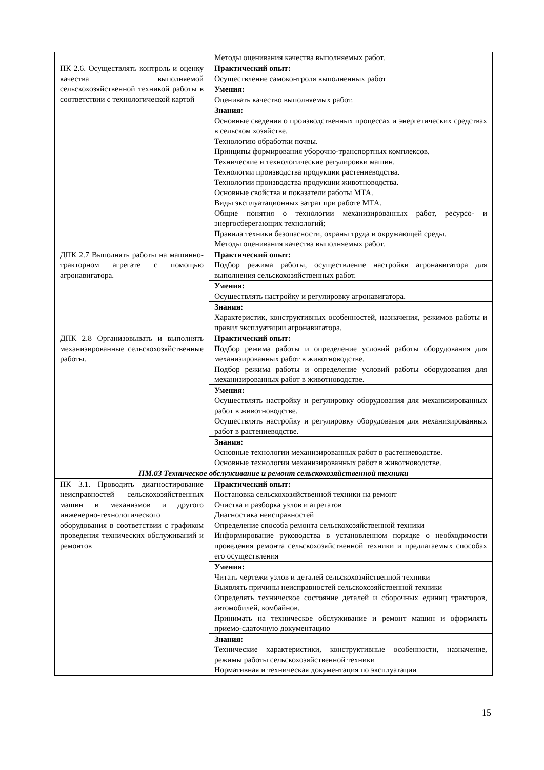| | Методы оценивания качества выполняемых работ. |
| ПК 2.6. Осуществлять контроль и оценку качества выполняемой сельскохозяйственной техникой работы в соответствии с технологической картой | Практический опыт: Осуществление самоконтроля выполненных работ |
| | Умения: Оценивать качество выполняемых работ. |
| | Знания: Основные сведения о производственных процессах и энергетических средствах в сельском хозяйстве. Технологию обработки почвы. Принципы формирования уборочно-транспортных комплексов. Технические и технологические регулировки машин. Технологии производства продукции растениеводства. Технологии производства продукции животноводства. Основные свойства и показатели работы МТА. Виды эксплуатационных затрат при работе МТА. Общие понятия о технологии механизированных работ, ресурсо- и энергосберегающих технологий; Правила техники безопасности, охраны труда и окружающей среды. Методы оценивания качества выполняемых работ. |
| ДПК 2.7 Выполнять работы на машинно-тракторном агрегате с помощью агронавигатора. | Практический опыт: Подбор режима работы, осуществление настройки агронавигатора для выполнения сельскохозяйственных работ. |
| | Умения: Осуществлять настройку и регулировку агронавигатора. |
| | Знания: Характеристик, конструктивных особенностей, назначения, режимов работы и правил эксплуатации агронавигатора. |
| ДПК 2.8 Организовывать и выполнять механизированные сельскохозяйственные работы. | Практический опыт: Подбор режима работы и определение условий работы оборудования для механизированных работ в животноводстве. Подбор режима работы и определение условий работы оборудования для механизированных работ в животноводстве. |
| | Умения: Осуществлять настройку и регулировку оборудования для механизированных работ в животноводстве. Осуществлять настройку и регулировку оборудования для механизированных работ в растениеводстве. |
| | Знания: Основные технологии механизированных работ в растениеводстве. Основные технологии механизированных работ в животноводстве. |
| ПМ.03 Техническое обслуживание и ремонт сельскохозяйственной техники | |
| ПК 3.1. Проводить диагностирование неисправностей сельскохозяйственных машин и механизмов и другого инженерно-технологического оборудования в соответствии с графиком проведения технических обслуживаний и ремонтов | Практический опыт: Постановка сельскохозяйственной техники на ремонт Очистка и разборка узлов и агрегатов Диагностика неисправностей Определение способа ремонта сельскохозяйственной техники Информирование руководства в установленном порядке о необходимости проведения ремонта сельскохозяйственной техники и предлагаемых способах его осуществления |
| | Умения: Читать чертежи узлов и деталей сельскохозяйственной техники Выявлять причины неисправностей сельскохозяйственной техники Определять техническое состояние деталей и сборочных единиц тракторов, автомобилей, комбайнов. Принимать на техническое обслуживание и ремонт машин и оформлять приемо-сдаточную документацию |
| | Знания: Технические характеристики, конструктивные особенности, назначение, режимы работы сельскохозяйственной техники Нормативная и техническая документация по эксплуатации |
15